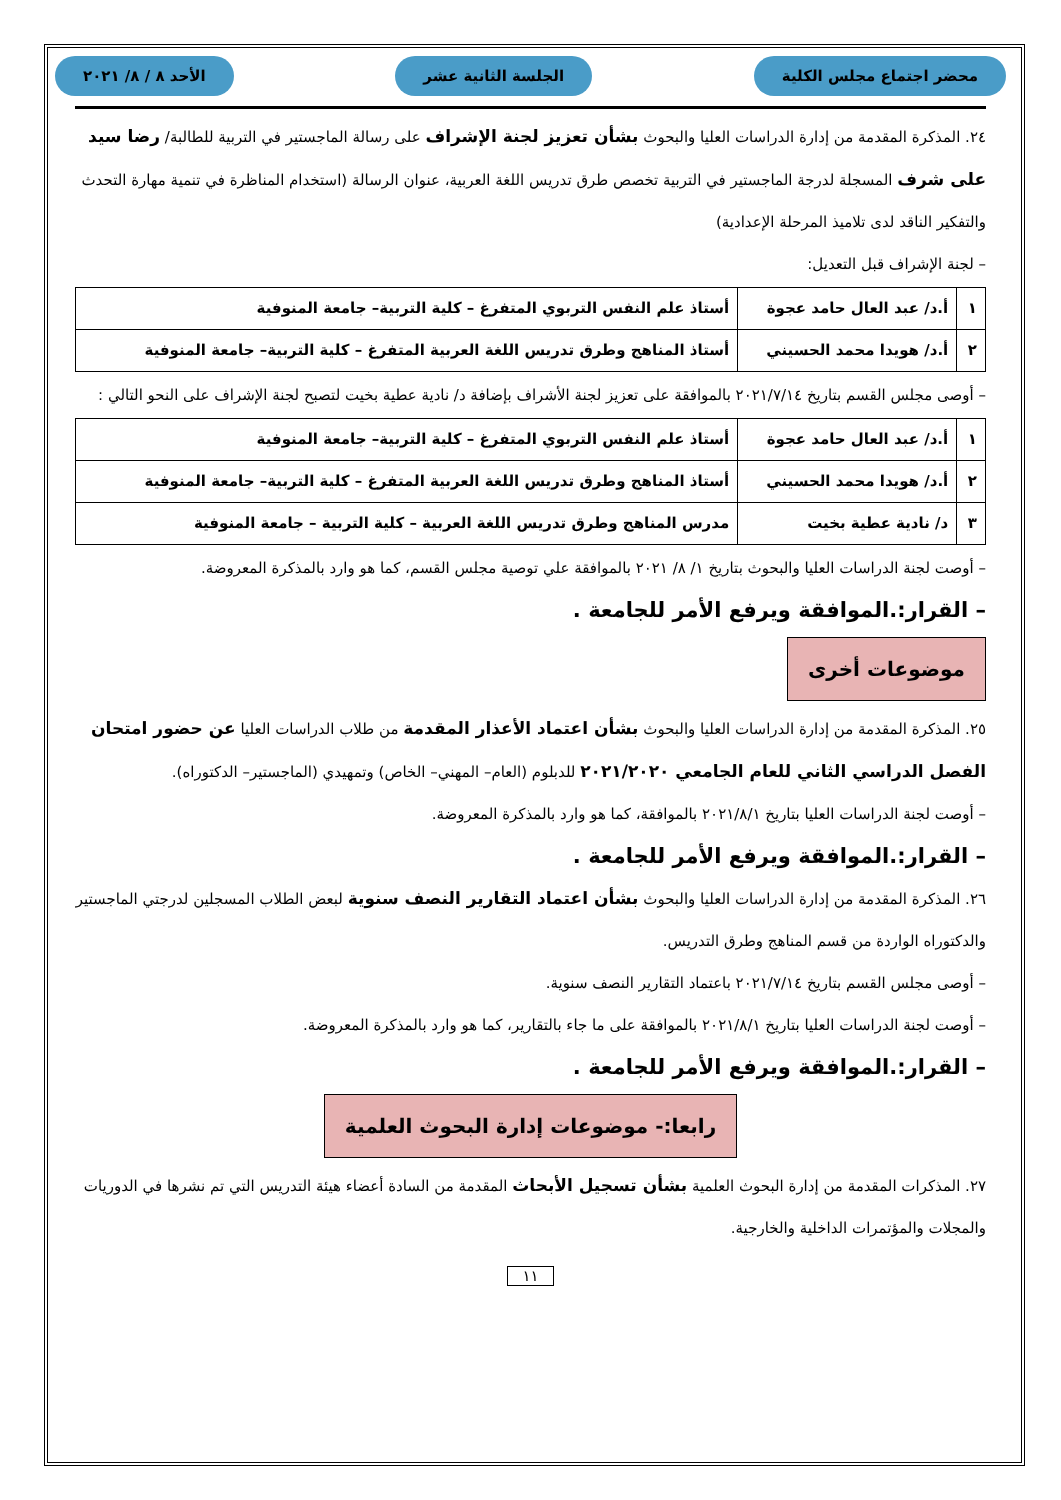محضر اجتماع مجلس الكلية الجلسة الثانية عشر الأحد ٨ / ٨/ ٢٠٢١
٢٤. المذكرة المقدمة من إدارة الدراسات العليا والبحوث بشأن تعزيز لجنة الإشراف على رسالة الماجستير في التربية للطالبة/ رضا سيد على شرف المسجلة لدرجة الماجستير في التربية تخصص طرق تدريس اللغة العربية، عنوان الرسالة (استخدام المناظرة في تنمية مهارة التحدث والتفكير الناقد لدى تلاميذ المرحلة الإعدادية)
– لجنة الإشراف قبل التعديل:
| ١ | أ.د/ عبد العال حامد عجوة | أستاذ علم النفس التربوي المتفرغ – كلية التربية– جامعة المنوفية |
| ٢ | أ.د/ هويدا محمد الحسيني | أستاذ المناهج وطرق تدريس اللغة العربية المتفرغ – كلية التربية– جامعة المنوفية |
– أوصى مجلس القسم بتاريخ ٢٠٢١/٧/١٤ بالموافقة على تعزيز لجنة الأشراف بإضافة د/ نادية عطية بخيت لتصبح لجنة الإشراف على النحو التالي :
| ١ | أ.د/ عبد العال حامد عجوة | أستاذ علم النفس التربوي المتفرغ – كلية التربية– جامعة المنوفية |
| ٢ | أ.د/ هويدا محمد الحسيني | أستاذ المناهج وطرق تدريس اللغة العربية المتفرغ – كلية التربية– جامعة المنوفية |
| ٣ | د/ نادية عطية بخيت | مدرس المناهج وطرق تدريس اللغة العربية – كلية التربية – جامعة المنوفية |
– أوصت لجنة الدراسات العليا والبحوث بتاريخ ١/ ٨/ ٢٠٢١ بالموافقة علي توصية مجلس القسم، كما هو وارد بالمذكرة المعروضة.
– القرار:.الموافقة ويرفع الأمر للجامعة .
موضوعات أخرى
٢٥. المذكرة المقدمة من إدارة الدراسات العليا والبحوث بشأن اعتماد الأعذار المقدمة من طلاب الدراسات العليا عن حضور امتحان الفصل الدراسي الثاني للعام الجامعي ٢٠٢١/٢٠٢٠ للدبلوم (العام– المهني– الخاص) وتمهيدي (الماجستير– الدكتوراه).
– أوصت لجنة الدراسات العليا بتاريخ ٢٠٢١/٨/١ بالموافقة، كما هو وارد بالمذكرة المعروضة.
– القرار:.الموافقة ويرفع الأمر للجامعة .
٢٦. المذكرة المقدمة من إدارة الدراسات العليا والبحوث بشأن اعتماد التقارير النصف سنوية لبعض الطلاب المسجلين لدرجتي الماجستير والدكتوراه الواردة من قسم المناهج وطرق التدريس.
– أوصى مجلس القسم بتاريخ ٢٠٢١/٧/١٤ باعتماد التقارير النصف سنوية.
– أوصت لجنة الدراسات العليا بتاريخ ٢٠٢١/٨/١ بالموافقة على ما جاء بالتقارير، كما هو وارد بالمذكرة المعروضة.
– القرار:.الموافقة ويرفع الأمر للجامعة .
رابعا:- موضوعات إدارة البحوث العلمية
٢٧. المذكرات المقدمة من إدارة البحوث العلمية بشأن تسجيل الأبحاث المقدمة من السادة أعضاء هيئة التدريس التي تم نشرها في الدوريات والمجلات والمؤتمرات الداخلية والخارجية.
١١